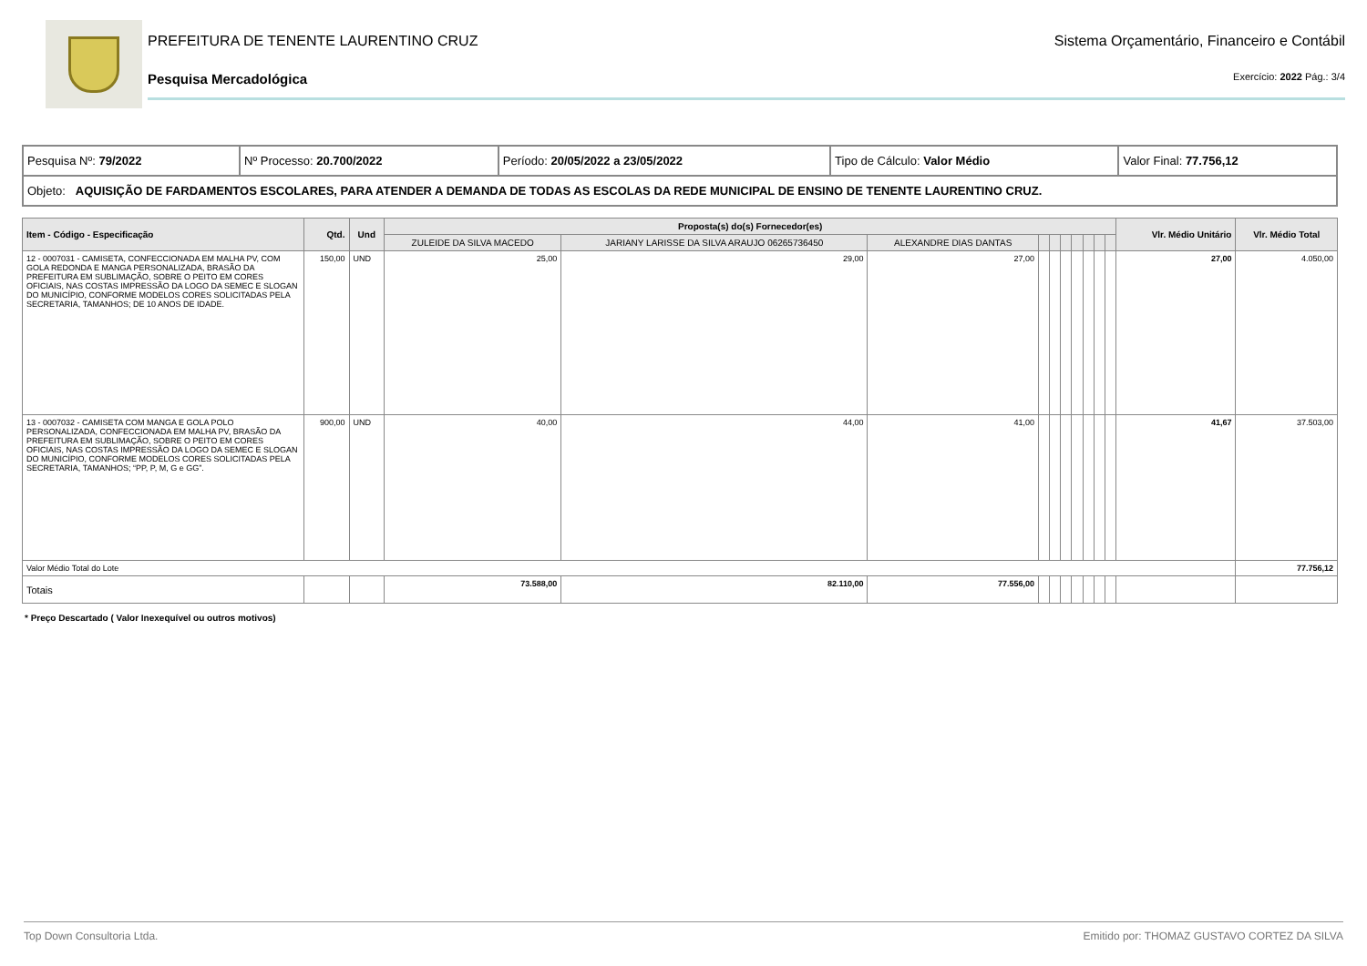PREFEITURA DE TENENTE LAURENTINO CRUZ Sistema Orçamentário, Financeiro e Contábil
Pesquisa Mercadológica Exercício: 2022 Pág.: 3/4
| Pesquisa Nº: 79/2022 | Nº Processo: 20.700/2022 | Período: 20/05/2022 a 23/05/2022 | Tipo de Cálculo: Valor Médio | Valor Final: 77.756,12 |
| Objeto: AQUISIÇÃO DE FARDAMENTOS ESCOLARES, PARA ATENDER A DEMANDA DE TODAS AS ESCOLAS DA REDE MUNICIPAL DE ENSINO DE TENENTE LAURENTINO CRUZ. | | | | |
| Item - Código - Especificação | Qtd. | Und | Proposta(s) do(s) Fornecedor(es) | | | | | | | | | | Vlr. Médio Unitário | Vlr. Médio Total |
| --- | --- | --- | --- | --- | --- | --- | --- | --- | --- | --- | --- | --- | --- | --- |
| | | | ZULEIDE DA SILVA MACEDO | JARIANY LARISSE DA SILVA ARAUJO 06265736450 | ALEXANDRE DIAS DANTAS | | | | | | | | | |
| 12 - 0007031 - CAMISETA, CONFECCIONADA EM MALHA PV, COM GOLA REDONDA E MANGA PERSONALIZADA, BRASÃO DA PREFEITURA EM SUBLIMAÇÃO, SOBRE O PEITO EM CORES OFICIAIS, NAS COSTAS IMPRESSÃO DA LOGO DA SEMEC E SLOGAN DO MUNICÍPIO, CONFORME MODELOS CORES SOLICITADAS PELA SECRETARIA, TAMANHOS; DE 10 ANOS DE IDADE. | 150,00 | UND | 25,00 | 29,00 | 27,00 | | | | | | | | 27,00 | 4.050,00 |
| 13 - 0007032 - CAMISETA COM MANGA E GOLA POLO PERSONALIZADA, CONFECCIONADA EM MALHA PV, BRASÃO DA PREFEITURA EM SUBLIMAÇÃO, SOBRE O PEITO EM CORES OFICIAIS, NAS COSTAS IMPRESSÃO DA LOGO DA SEMEC E SLOGAN DO MUNICÍPIO, CONFORME MODELOS CORES SOLICITADAS PELA SECRETARIA, TAMANHOS; “PP, P, M, G e GG”. | 900,00 | UND | 40,00 | 44,00 | 41,00 | | | | | | | | 41,67 | 37.503,00 |
| Valor Médio Total do Lote | | | | | | | | | | | | | | 77.756,12 |
| Totais | | | 73.588,00 | 82.110,00 | 77.556,00 | | | | | | | | | |
* Preço Descartado ( Valor Inexequível ou outros motivos)
Top Down Consultoria Ltda. Emitido por: THOMAZ GUSTAVO CORTEZ DA SILVA